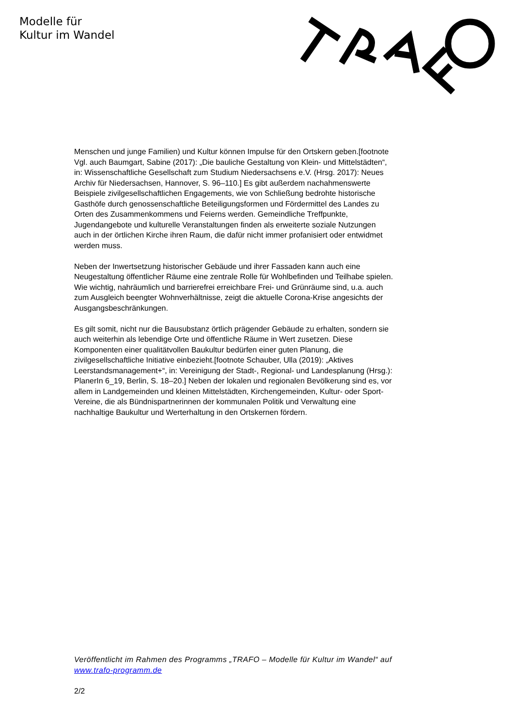Modelle für
Kultur im Wandel
Menschen und junge Familien) und Kultur können Impulse für den Ortskern geben.[footnote Vgl. auch Baumgart, Sabine (2017): „Die bauliche Gestaltung von Klein- und Mittelstädten“, in: Wissenschaftliche Gesellschaft zum Studium Niedersachsens e.V. (Hrsg. 2017): Neues Archiv für Niedersachsen, Hannover, S. 96–110.] Es gibt außerdem nachahmenswerte Beispiele zivilgesellschaftlichen Engagements, wie von Schließung bedrohte historische Gasthöfe durch genossenschaftliche Beteiligungsformen und Fördermittel des Landes zu Orten des Zusammenkommens und Feierns werden. Gemeindliche Treffpunkte, Jugendangebote und kulturelle Veranstaltungen finden als erweiterte soziale Nutzungen auch in der örtlichen Kirche ihren Raum, die dafür nicht immer profanisiert oder entwidmet werden muss.
Neben der Inwertsetzung historischer Gebäude und ihrer Fassaden kann auch eine Neugestaltung öffentlicher Räume eine zentrale Rolle für Wohlbefinden und Teilhabe spielen. Wie wichtig, nahräumlich und barrierefrei erreichbare Frei- und Grünräume sind, u.a. auch zum Ausgleich beengter Wohnverhältnisse, zeigt die aktuelle Corona-Krise angesichts der Ausgangsbeschränkungen.
Es gilt somit, nicht nur die Bausubstanz örtlich prägender Gebäude zu erhalten, sondern sie auch weiterhin als lebendige Orte und öffentliche Räume in Wert zusetzen. Diese Komponenten einer qualitätvollen Baukultur bedürfen einer guten Planung, die zivilgesellschaftliche Initiative einbezieht.[footnote Schauber, Ulla (2019): „Aktives Leerstandsmanagement+“, in: Vereinigung der Stadt-, Regional- und Landesplanung (Hrsg.): PlanerIn 6_19, Berlin, S. 18–20.] Neben der lokalen und regionalen Bevölkerung sind es, vor allem in Landgemeinden und kleinen Mittelstädten, Kirchengemeinden, Kultur- oder Sport-Vereine, die als Bündnispartnerinnen der kommunalen Politik und Verwaltung eine nachhaltige Baukultur und Werterhaltung in den Ortskernen fördern.
Veröffentlicht im Rahmen des Programms „TRAFO – Modelle für Kultur im Wandel“ auf www.trafo-programm.de
2/2